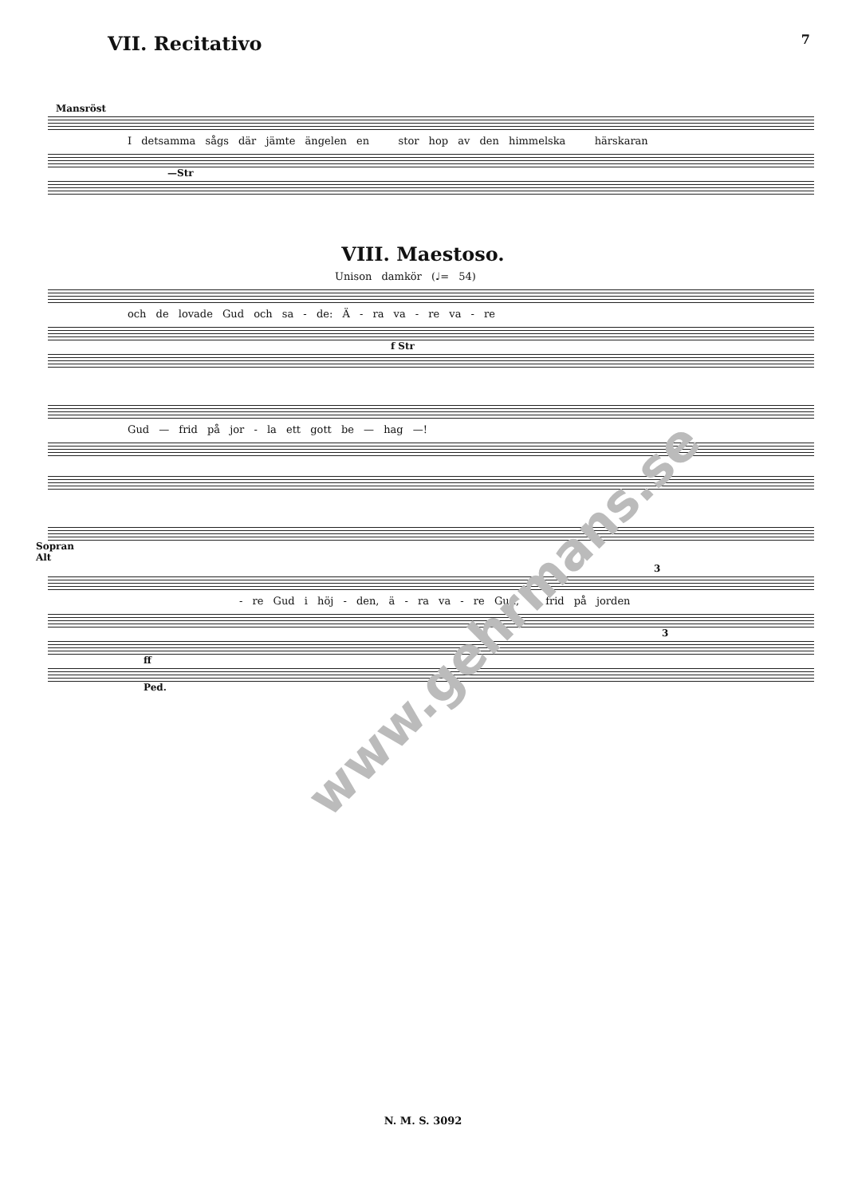VII. Recitativo
7
Mansröst
I detsamma sågs där jämte ängelen en stor hop av den himmelska härskaran
—Str
VIII. Maestoso.
Unison damkör (♩= 54)
och de lovade Gud och sa - de: Ä - ra va - re va - re
f Str
Gud — frid på jor - la ett gott be — hag —!
Sopran
Alt
3
- re Gud i höj - den, ä - ra va - re Gud, -- frid på jorden
3
ff
Ped.
www.gehrmans.se
N. M. S. 3092